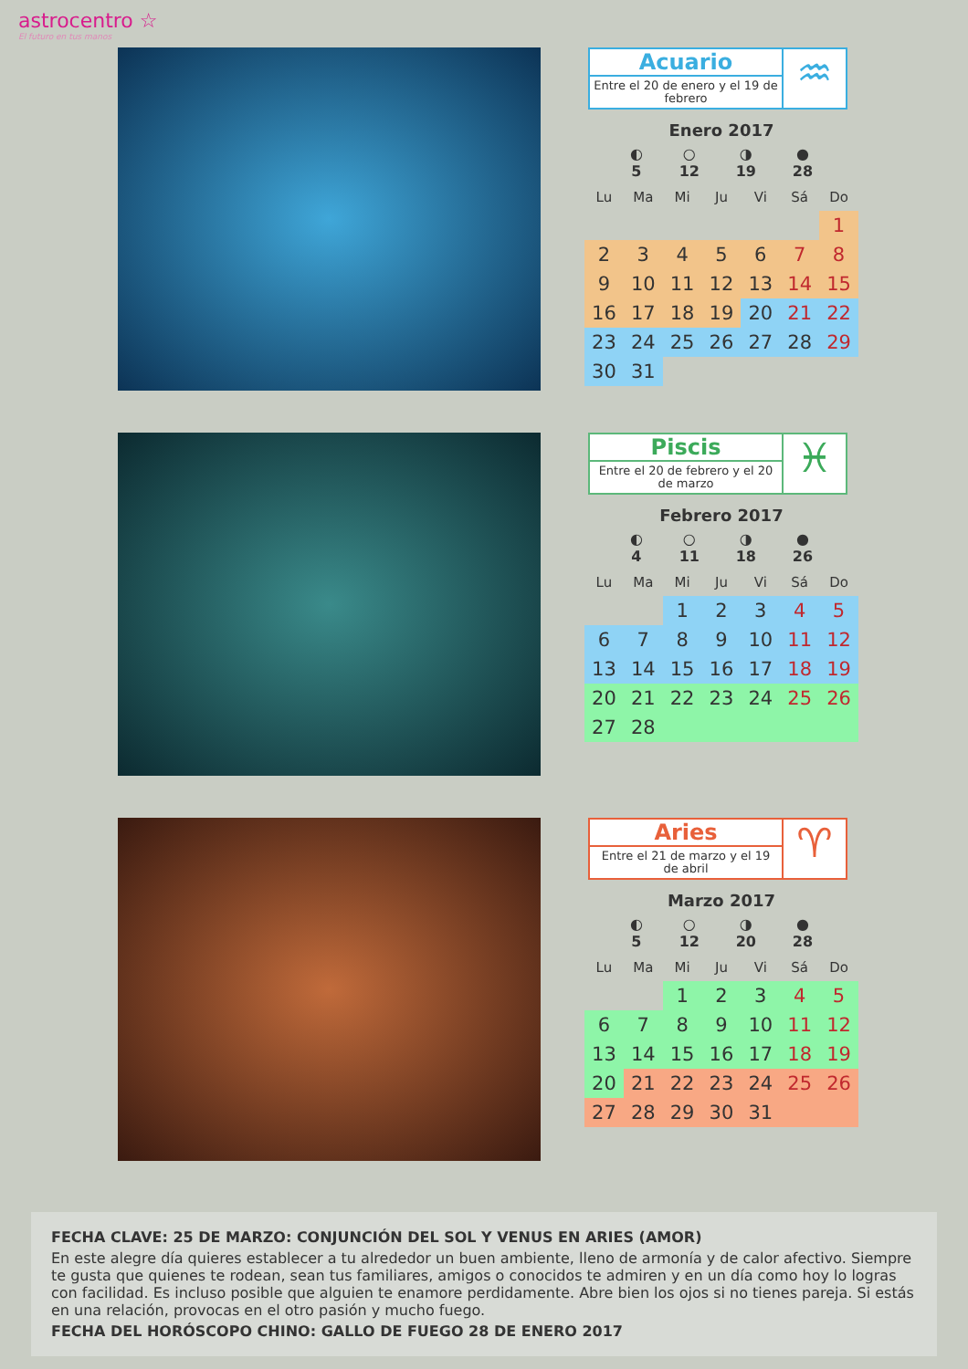astrocentro ☆
El futuro en tus manos
Acuario
Entre el 20 de enero y el 19 de febrero
♒
Enero 2017
◐
5 ○
12 ◑
19 ●
28
| Lu | Ma | Mi | Ju | Vi | Sá | Do |
| --- | --- | --- | --- | --- | --- | --- |
| | | | | | | 1 |
| 2 | 3 | 4 | 5 | 6 | 7 | 8 |
| 9 | 10 | 11 | 12 | 13 | 14 | 15 |
| 16 | 17 | 18 | 19 | 20 | 21 | 22 |
| 23 | 24 | 25 | 26 | 27 | 28 | 29 |
| 30 | 31 | | | | | |
Piscis
Entre el 20 de febrero y el 20 de marzo
♓
Febrero 2017
◐
4 ○
11 ◑
18 ●
26
| Lu | Ma | Mi | Ju | Vi | Sá | Do |
| --- | --- | --- | --- | --- | --- | --- |
| | | 1 | 2 | 3 | 4 | 5 |
| 6 | 7 | 8 | 9 | 10 | 11 | 12 |
| 13 | 14 | 15 | 16 | 17 | 18 | 19 |
| 20 | 21 | 22 | 23 | 24 | 25 | 26 |
| 27 | 28 | | | | | |
Aries
Entre el 21 de marzo y el 19 de abril
♈
Marzo 2017
◐
5 ○
12 ◑
20 ●
28
| Lu | Ma | Mi | Ju | Vi | Sá | Do |
| --- | --- | --- | --- | --- | --- | --- |
| | | 1 | 2 | 3 | 4 | 5 |
| 6 | 7 | 8 | 9 | 10 | 11 | 12 |
| 13 | 14 | 15 | 16 | 17 | 18 | 19 |
| 20 | 21 | 22 | 23 | 24 | 25 | 26 |
| 27 | 28 | 29 | 30 | 31 | | |
FECHA CLAVE: 25 DE MARZO: CONJUNCIÓN DEL SOL Y VENUS EN ARIES (AMOR)
En este alegre día quieres establecer a tu alrededor un buen ambiente, lleno de armonía y de calor afectivo. Siempre te gusta que quienes te rodean, sean tus familiares, amigos o conocidos te admiren y en un día como hoy lo logras con facilidad. Es incluso posible que alguien te enamore perdidamente. Abre bien los ojos si no tienes pareja. Si estás en una relación, provocas en el otro pasión y mucho fuego.
FECHA DEL HORÓSCOPO CHINO: GALLO DE FUEGO 28 DE ENERO 2017